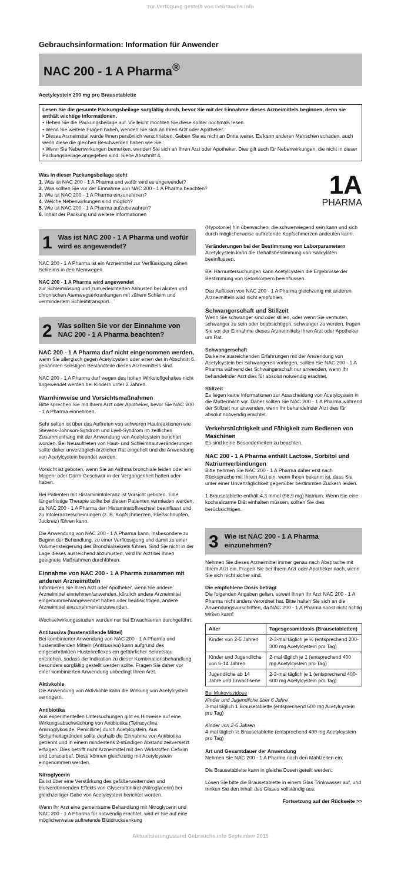zur Verfügung gestellt von Gebrauchs.info
Gebrauchsinformation: Information für Anwender
NAC 200 - 1 A Pharma<sup>®</sup>
Acetylcystein 200 mg pro Brausetablette
Lesen Sie die gesamte Packungsbeilage sorgfältig durch, bevor Sie mit der Einnahme dieses Arzneimittels beginnen, denn sie enthält wichtige Informationen.
• Heben Sie die Packungsbeilage auf. Vielleicht möchten Sie diese später nochmals lesen.
• Wenn Sie weitere Fragen haben, wenden Sie sich an Ihren Arzt oder Apotheker.
• Dieses Arzneimittel wurde Ihnen persönlich verschrieben. Geben Sie es nicht an Dritte weiter. Es kann anderen Menschen schaden, auch wenn diese die gleichen Beschwerden haben wie Sie.
• Wenn Sie Nebenwirkungen bemerken, wenden Sie sich an Ihren Arzt oder Apotheker. Dies gilt auch für Nebenwirkungen, die nicht in dieser Packungsbeilage angegeben sind. Siehe Abschnitt 4.
1A
PHARMA
Was in dieser Packungsbeilage steht
1. Was ist NAC 200 - 1 A Pharma und wofür wird es angewendet?
2. Was sollten Sie vor der Einnahme von NAC 200 - 1 A Pharma beachten?
3. Wie ist NAC 200 - 1 A Pharma einzunehmen?
4. Welche Nebenwirkungen sind möglich?
5. Wie ist NAC 200 - 1 A Pharma aufzubewahren?
6. Inhalt der Packung und weitere Informationen
1 Was ist NAC 200 - 1 A Pharma und wofür wird es angewendet?
NAC 200 - 1 A Pharma ist ein Arzneimittel zur Verflüssigung zähen Schleims in den Atemwegen.
NAC 200 - 1 A Pharma wird angewendet
zur Schleimlösung und zum erleichterten Abhusten bei akuten und chronischen Atemwegserkrankungen mit zähem Schleim und vermindertem Schleimtransport.
2 Was sollten Sie vor der Einnahme von NAC 200 - 1 A Pharma beachten?
NAC 200 - 1 A Pharma darf nicht eingenommen werden,
wenn Sie allergisch gegen Acetylcystein oder einen der in Abschnitt 6. genannten sonstigen Bestandteile dieses Arzneimittels sind.
NAC 200 - 1 A Pharma darf wegen des hohen Wirkstoffgehaltes nicht angewendet werden bei Kindern unter 2 Jahren.
Warnhinweise und Vorsichtsmaßnahmen
Bitte sprechen Sie mit Ihrem Arzt oder Apotheker, bevor Sie NAC 200 - 1 A Pharma einnehmen.
Sehr selten ist über das Auftreten von schweren Hautreaktionen wie Stevens-Johnson-Syndrom und Lyell-Syndrom im zeitlichen Zusammenhang mit der Anwendung von Acetylcystein berichtet worden. Bei Neuauftreten von Haut- und Schleimhautveränderungen sollte daher unverzüglich ärztlicher Rat eingeholt und die Anwendung von Acetylcystein beendet werden.
Vorsicht ist geboten, wenn Sie an Asthma bronchiale leiden oder ein Magen- oder Darm-Geschwür in der Vergangenheit hatten oder haben.
Bei Patienten mit Histaminintoleranz ist Vorsicht geboten. Eine längerfristige Therapie sollte bei diesen Patienten vermieden werden, da NAC 200 - 1 A Pharma den Histaminstoffwechsel beeinflusst und zu Intoleranzerscheinungen (z. B. Kopfschmerzen, Fließschnupfen, Juckreiz) führen kann.
Die Anwendung von NAC 200 - 1 A Pharma kann, insbesondere zu Beginn der Behandlung, zu einer Verflüssigung und damit zu einer Volumensteigerung des Bronchialsekrets führen. Sind Sie nicht in der Lage dieses ausreichend abzuhusten, wird Ihr Arzt bei Ihnen geeignete Maßnahmen durchführen.
Einnahme von NAC 200 - 1 A Pharma zusammen mit anderen Arzneimitteln
Informieren Sie Ihren Arzt oder Apotheker, wenn Sie andere Arzneimittel einnehmen/anwenden, kürzlich andere Arzneimittel eingenommen/angewendet haben oder beabsichtigen, andere Arzneimittel einzunehmen/anzuwenden.
Wechselwirkungsstudien wurden nur bei Erwachsenen durchgeführt.
Antitussiva (hustenstillende Mittel)
Bei kombinierter Anwendung von NAC 200 - 1 A Pharma und hustenstillenden Mitteln (Antitussiva) kann aufgrund des eingeschränkten Hustenreflexes ein gefährlicher Sekretstau entstehen, sodass die Indikation zu dieser Kombinationsbehandlung besonders sorgfältig gestellt werden sollte. Fragen Sie daher vor einer kombinierten Anwendung unbedingt Ihren Arzt.
Aktivkohle
Die Anwendung von Aktivkohle kann die Wirkung von Acetylcystein verringern.
Antibiotika
Aus experimentellen Untersuchungen gibt es Hinweise auf eine Wirkungsabschwächung von Antibiotika (Tetracycline, Aminoglykoside, Penicilline) durch Acetylcystein. Aus Sicherheitsgründen sollte deshalb die Einnahme von Antibiotika getrennt und in einem mindestens 2-stündigen Abstand zeitversetzt erfolgen. Dies betrifft nicht Arzneimittel mit den Wirkstoffen Cefixim und Loracarbef. Diese können gleichzeitig mit Acetylcystein eingenommen werden.
Nitroglycerin
Es ist über eine Verstärkung des gefäßerweiternden und blutverdünnenden Effekts von Glyceroltrinitrat (Nitroglycerin) bei gleichzeitiger Gabe von Acetylcystein berichtet worden.
Wenn Ihr Arzt eine gemeinsame Behandlung mit Nitroglycerin und NAC 200 - 1 A Pharma für notwendig erachtet, wird er Sie auf eine möglicherweise auftretende Blutdrucksenkung
(Hypotonie) hin überwachen, die schwerwiegend sein kann und sich durch möglicherweise auftretende Kopfschmerzen andeuten kann.
Veränderungen bei der Bestimmung von Laborparametern
Acetylcystein kann die Gehaltsbestimmung von Salicylaten beeinflussen.
Bei Harnuntersuchungen kann Acetylcystein die Ergebnisse der Bestimmung von Ketonkörpern beeinflussen.
Das Auflösen von NAC 200 - 1 A Pharma gleichzeitig mit anderen Arzneimitteln wird nicht empfohlen.
Schwangerschaft und Stillzeit
Wenn Sie schwanger sind oder stillen, oder wenn Sie vermuten, schwanger zu sein oder beabsichtigen, schwanger zu werden, fragen Sie vor der Einnahme dieses Arzneimittels Ihren Arzt oder Apotheker um Rat.
Schwangerschaft
Da keine ausreichenden Erfahrungen mit der Anwendung von Acetylcystein bei Schwangeren vorliegen, sollten Sie NAC 200 - 1 A Pharma während der Schwangerschaft nur anwenden, wenn Ihr behandelnder Arzt dies für absolut notwendig erachtet.
Stillzeit
Es liegen keine Informationen zur Ausscheidung von Acetylcystein in die Muttermilch vor. Daher sollten Sie NAC 200 - 1 A Pharma während der Stillzeit nur anwenden, wenn Ihr behandelnder Arzt dies für absolut notwendig erachtet.
Verkehrstüchtigkeit und Fähigkeit zum Bedienen von Maschinen
Es sind keine Besonderheiten zu beachten.
NAC 200 - 1 A Pharma enthält Lactose, Sorbitol und Natriumverbindungen
Bitte nehmen Sie NAC 200 - 1 A Pharma daher erst nach Rücksprache mit Ihrem Arzt ein, wenn Ihnen bekannt ist, dass Sie unter einer Unverträglichkeit gegenüber bestimmten Zuckern leiden.
1 Brausetablette enthält 4,3 mmol (98,9 mg) Natrium. Wenn Sie eine kochsalzarme Diät einhalten müssen, sollten Sie dies berücksichtigen.
3 Wie ist NAC 200 - 1 A Pharma einzunehmen?
Nehmen Sie dieses Arzneimittel immer genau nach Absprache mit Ihrem Arzt ein. Fragen Sie bei Ihrem Arzt oder Apotheker nach, wenn Sie sich nicht sicher sind.
Die empfohlene Dosis beträgt
Die folgenden Angaben gelten, soweit Ihnen Ihr Arzt NAC 200 - 1 A Pharma nicht anders verordnet hat. Bitte halten Sie sich an die Anwendungsvorschriften, da NAC 200 - 1 A Pharma sonst nicht richtig wirken kann!
| Alter | Tagesgesamtdosis (Brausetabletten) |
| --- | --- |
| Kinder von 2-5 Jahren | 2-3-mal täglich je ½ (entsprechend 200-300 mg Acetylcystein pro Tag) |
| Kinder und Jugendliche von 6-14 Jahren | 2-mal täglich je 1 (entsprechend 400 mg Acetylcystein pro Tag) |
| Jugendliche ab 14 Jahre und Erwachsene | 2-3-mal täglich je 1 (entsprechend 400-600 mg Acetylcystein pro Tag) |
Bei Mukoviszidose
Kinder und Jugendliche über 6 Jahre
3-mal täglich 1 Brausetablette (entsprechend 600 mg Acetylcystein pro Tag)
Kinder von 2-6 Jahren
4-mal täglich ½ Brausetablette (entsprechend 400 mg Acetylcystein pro Tag)
Art und Gesamtdauer der Anwendung
Nehmen Sie NAC 200 - 1 A Pharma nach den Mahlzeiten ein.
Die Brausetablette kann in gleiche Dosen geteilt werden.
Lösen Sie bitte die Brausetablette in einem Glas Trinkwasser auf, und trinken Sie den Inhalt des Glases vollständig aus.
Fortsetzung auf der Rückseite >>
Aktualisierungsstand Gebrauchs.info September 2015